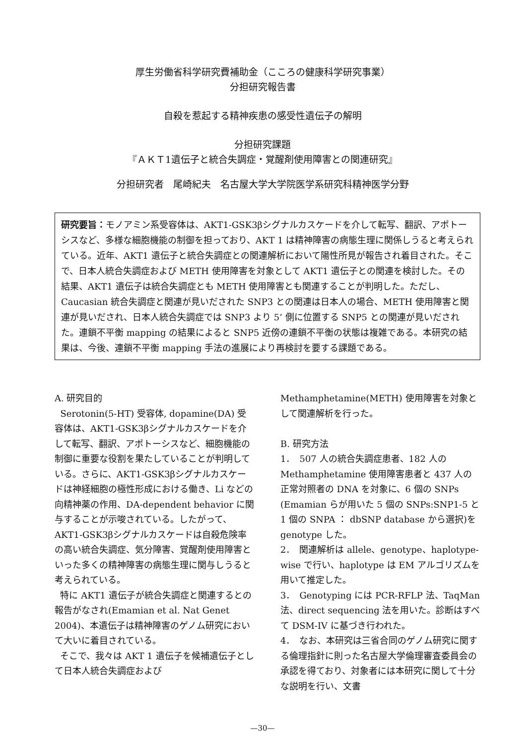厚生労働省科学研究費補助金（こころの健康科学研究事業）
分担研究報告書
自殺を惹起する精神疾患の感受性遺伝子の解明
分担研究課題
『ＡＫＴ1遺伝子と統合失調症・覚醒剤使用障害との関連研究』
分担研究者　尾崎紀夫　名古屋大学大学院医学系研究科精神医学分野
研究要旨：モノアミン系受容体は、AKT1-GSK3βシグナルカスケードを介して転写、翻訳、アポトーシスなど、多様な細胞機能の制御を担っており、AKT 1 は精神障害の病態生理に関係しうると考えられている。近年、AKT1 遺伝子と統合失調症との関連解析において陽性所見が報告され着目された。そこで、日本人統合失調症および METH 使用障害を対象として AKT1 遺伝子との関連を検討した。その結果、AKT1 遺伝子は統合失調症とも METH 使用障害とも関連することが判明した。ただし、Caucasian 統合失調症と関連が見いだされた SNP3 との関連は日本人の場合、METH 使用障害と関連が見いだされ、日本人統合失調症では SNP3 より 5’ 側に位置する SNP5 との関連が見いだされた。連鎖不平衡 mapping の結果によると SNP5 近傍の連鎖不平衡の状態は複雑である。本研究の結果は、今後、連鎖不平衡 mapping 手法の進展により再検討を要する課題である。
A. 研究目的
Serotonin(5-HT) 受容体, dopamine(DA) 受容体は、AKT1-GSK3βシグナルカスケードを介して転写、翻訳、アポトーシスなど、細胞機能の制御に重要な役割を果たしていることが判明している。さらに、AKT1-GSK3βシグナルカスケードは神経細胞の極性形成における働き、Li などの向精神薬の作用、DA-dependent behavior に関与することが示唆されている。したがって、AKT1-GSK3βシグナルカスケードは自殺危険率の高い統合失調症、気分障害、覚醒剤使用障害といった多くの精神障害の病態生理に関与しうると考えられている。
特に AKT1 遺伝子が統合失調症と関連するとの報告がなされ(Emamian et al. Nat Genet 2004)、本遺伝子は精神障害のゲノム研究において大いに着目されている。
そこで、我々は AKT 1 遺伝子を候補遺伝子として日本人統合失調症および
Methamphetamine(METH) 使用障害を対象として関連解析を行った。
B. 研究方法
1．　507 人の統合失調症患者、182 人の Methamphetamine 使用障害患者と 437 人の正常対照者の DNA を対象に、6 個の SNPs (Emamian らが用いた 5 個の SNPs:SNP1-5 と 1 個の SNPA ： dbSNP database から選択)を genotype した。
2．　関連解析は allele、genotype、haplotype-wise で行い、haplotype は EM アルゴリズムを用いて推定した。
3．　Genotyping には PCR-RFLP 法、TaqMan 法、direct sequencing 法を用いた。診断はすべて DSM-IV に基づき行われた。
4．　なお、本研究は三省合同のゲノム研究に関する倫理指針に則った名古屋大学倫理審査委員会の承認を得ており、対象者には本研究に関して十分な説明を行い、文書
—30—